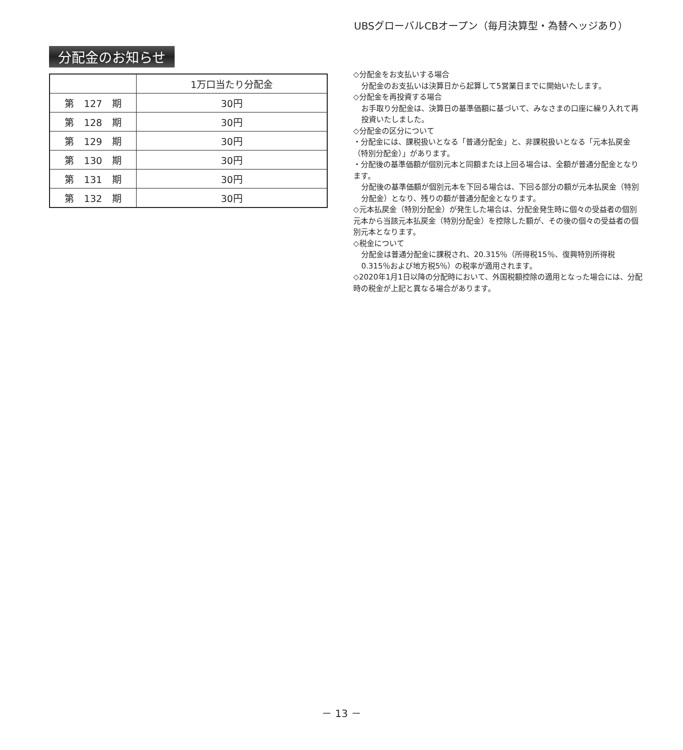UBSグローバルCBオープン（毎月決算型・為替ヘッジあり）
分配金のお知らせ
| | 1万口当たり分配金 |
| --- | --- |
| 第 127 期 | 30円 |
| 第 128 期 | 30円 |
| 第 129 期 | 30円 |
| 第 130 期 | 30円 |
| 第 131 期 | 30円 |
| 第 132 期 | 30円 |
◇分配金をお支払いする場合
分配金のお支払いは決算日から起算して5営業日までに開始いたします。
◇分配金を再投資する場合
お手取り分配金は、決算日の基準価額に基づいて、みなさまの口座に繰り入れて再投資いたしました。
◇分配金の区分について
・分配金には、課税扱いとなる「普通分配金」と、非課税扱いとなる「元本払戻金（特別分配金）」があります。
・分配後の基準価額が個別元本と同額または上回る場合は、全額が普通分配金となります。
分配後の基準価額が個別元本を下回る場合は、下回る部分の額が元本払戻金（特別分配金）となり、残りの額が普通分配金となります。
◇元本払戻金（特別分配金）が発生した場合は、分配金発生時に個々の受益者の個別元本から当該元本払戻金（特別分配金）を控除した額が、その後の個々の受益者の個別元本となります。
◇税金について
分配金は普通分配金に課税され、20.315％（所得税15％、復興特別所得税0.315％および地方税5％）の税率が適用されます。
◇2020年1月1日以降の分配時において、外国税額控除の適用となった場合には、分配時の税金が上記と異なる場合があります。
－ 13 －